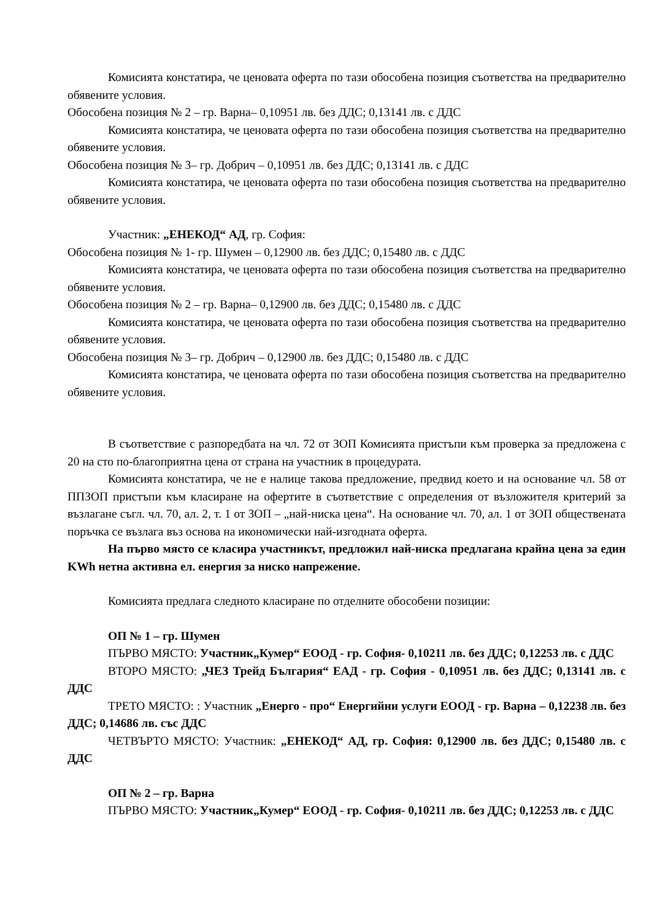Комисията констатира, че ценовата оферта по тази обособена позиция съответства на предварително обявените условия.
Обособена позиция № 2 – гр. Варна– 0,10951 лв. без ДДС; 0,13141 лв. с ДДС
Комисията констатира, че ценовата оферта по тази обособена позиция съответства на предварително обявените условия.
Обособена позиция № 3– гр. Добрич – 0,10951 лв. без ДДС; 0,13141 лв. с ДДС
Комисията констатира, че ценовата оферта по тази обособена позиция съответства на предварително обявените условия.
Участник: „ЕНЕКОД“ АД, гр. София:
Обособена позиция № 1- гр. Шумен – 0,12900 лв. без ДДС; 0,15480 лв. с ДДС
Комисията констатира, че ценовата оферта по тази обособена позиция съответства на предварително обявените условия.
Обособена позиция № 2 – гр. Варна– 0,12900 лв. без ДДС; 0,15480 лв. с ДДС
Комисията констатира, че ценовата оферта по тази обособена позиция съответства на предварително обявените условия.
Обособена позиция № 3– гр. Добрич – 0,12900 лв. без ДДС; 0,15480 лв. с ДДС
Комисията констатира, че ценовата оферта по тази обособена позиция съответства на предварително обявените условия.
В съответствие с разпоредбата на чл. 72 от ЗОП Комисията пристъпи към проверка за предложена с 20 на сто по-благоприятна цена от страна на участник в процедурата.
Комисията констатира, че не е налице такова предложение, предвид което и на основание чл. 58 от ППЗОП пристъпи към класиране на офертите в съответствие с определения от възложителя критерий за възлагане съгл. чл. 70, ал. 2, т. 1 от ЗОП – „най-ниска цена“. На основание чл. 70, ал. 1 от ЗОП обществената поръчка се възлага въз основа на икономически най-изгодната оферта.
На първо място се класира участникът, предложил най-ниска предлагана крайна цена за един KWh нетна активна ел. енергия за ниско напрежение.
Комисията предлага следното класиране по отделните обособени позиции:
ОП № 1 – гр. Шумен
ПЪРВО МЯСТО: Участник„Кумер“ ЕООД - гр. София- 0,10211 лв. без ДДС; 0,12253 лв. с ДДС
ВТОРО МЯСТО: „ЧЕЗ Трейд България“ ЕАД - гр. София - 0,10951 лв. без ДДС; 0,13141 лв. с ДДС
ТРЕТО МЯСТО: : Участник „Енерго - про“ Енергийни услуги ЕООД - гр. Варна – 0,12238 лв. без ДДС; 0,14686 лв. със ДДС
ЧЕТВЪРТО МЯСТО: Участник: „ЕНЕКОД“ АД, гр. София: 0,12900 лв. без ДДС; 0,15480 лв. с ДДС
ОП № 2 – гр. Варна
ПЪРВО МЯСТО: Участник„Кумер“ ЕООД - гр. София- 0,10211 лв. без ДДС; 0,12253 лв. с ДДС